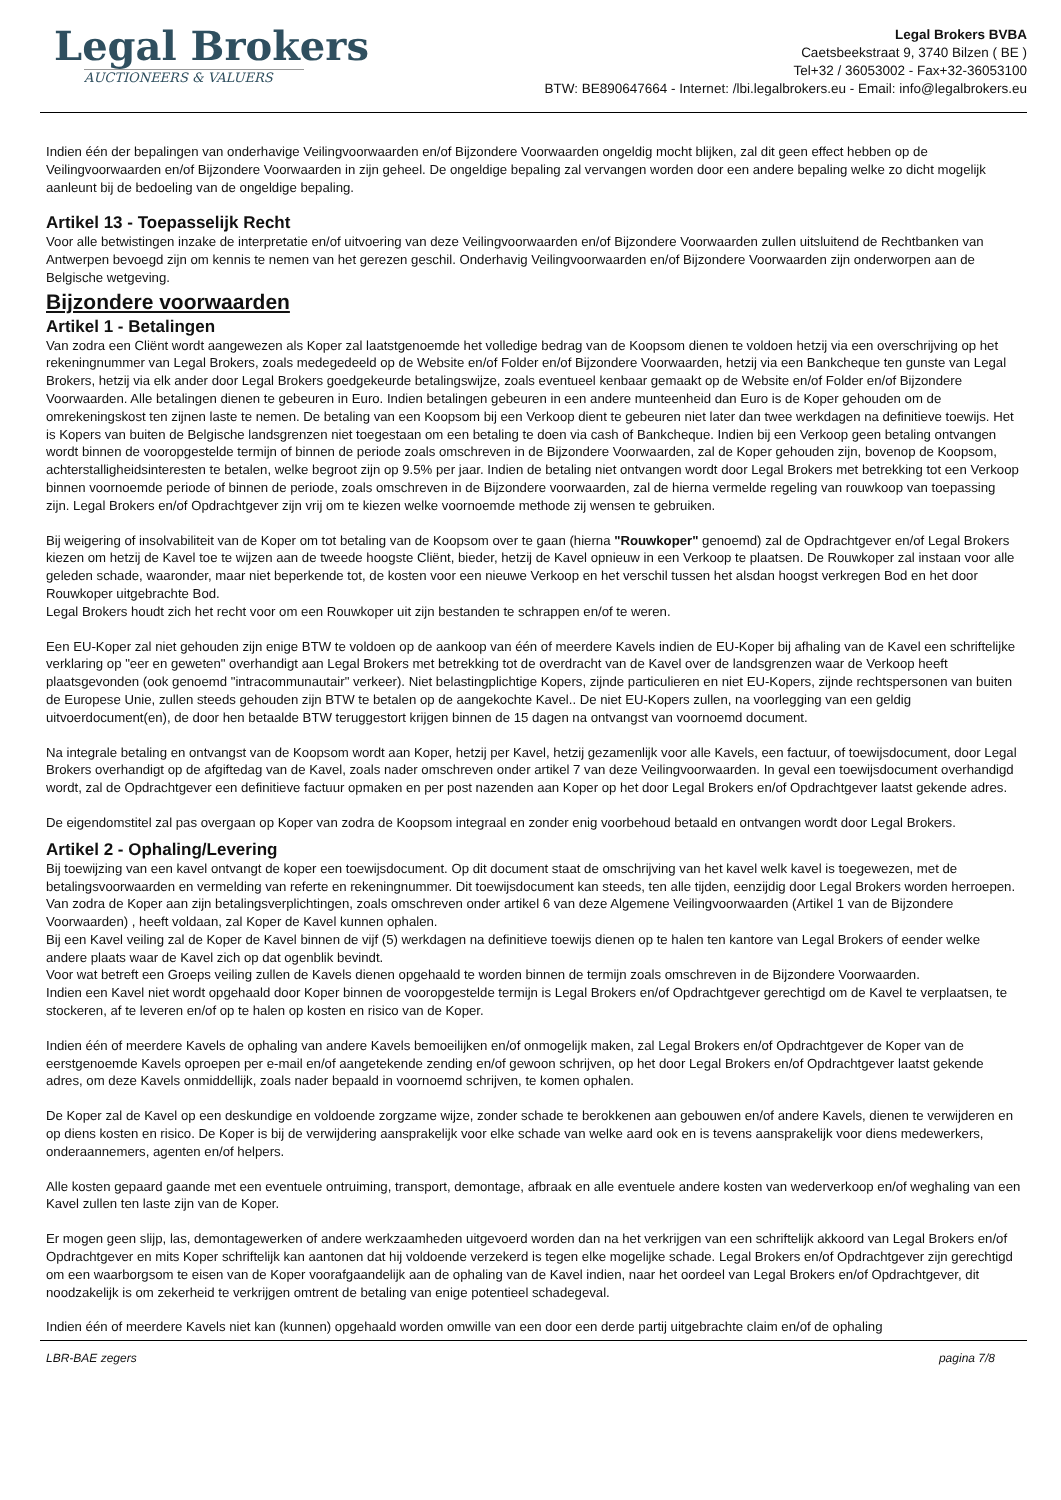Legal Brokers
AUCTIONEERS & VALUERS
Legal Brokers BVBA
Caetsbeekstraat 9, 3740 Bilzen ( BE )
Tel+32 / 36053002 - Fax+32-36053100
BTW: BE890647664 - Internet: /lbi.legalbrokers.eu - Email: info@legalbrokers.eu
Indien één der bepalingen van onderhavige Veilingvoorwaarden en/of Bijzondere Voorwaarden ongeldig mocht blijken, zal dit geen effect hebben op de Veilingvoorwaarden en/of Bijzondere Voorwaarden in zijn geheel. De ongeldige bepaling zal vervangen worden door een andere bepaling welke zo dicht mogelijk aanleunt bij de bedoeling van de ongeldige bepaling.
Artikel 13 - Toepasselijk Recht
Voor alle betwistingen inzake de interpretatie en/of uitvoering van deze Veilingvoorwaarden en/of Bijzondere Voorwaarden zullen uitsluitend de Rechtbanken van Antwerpen bevoegd zijn om kennis te nemen van het gerezen geschil. Onderhavig Veilingvoorwaarden en/of Bijzondere Voorwaarden zijn onderworpen aan de Belgische wetgeving.
Bijzondere voorwaarden
Artikel 1 - Betalingen
Van zodra een Cliënt wordt aangewezen als Koper zal laatstgenoemde het volledige bedrag van de Koopsom dienen te voldoen hetzij via een overschrijving op het rekeningnummer van Legal Brokers, zoals medegedeeld op de Website en/of Folder en/of Bijzondere Voorwaarden, hetzij via een Bankcheque ten gunste van Legal Brokers, hetzij via elk ander door Legal Brokers goedgekeurde betalingswijze, zoals eventueel kenbaar gemaakt op de Website en/of Folder en/of Bijzondere Voorwaarden. Alle betalingen dienen te gebeuren in Euro. Indien betalingen gebeuren in een andere munteenheid dan Euro is de Koper gehouden om de omrekeningskost ten zijnen laste te nemen. De betaling van een Koopsom bij een Verkoop dient te gebeuren niet later dan twee werkdagen na definitieve toewijs. Het is Kopers van buiten de Belgische landsgrenzen niet toegestaan om een betaling te doen via cash of Bankcheque. Indien bij een Verkoop geen betaling ontvangen wordt binnen de vooropgestelde termijn of binnen de periode zoals omschreven in de Bijzondere Voorwaarden, zal de Koper gehouden zijn, bovenop de Koopsom, achterstalligheidsinteresten te betalen, welke begroot zijn op 9.5% per jaar. Indien de betaling niet ontvangen wordt door Legal Brokers met betrekking tot een Verkoop binnen voornoemde periode of binnen de periode, zoals omschreven in de Bijzondere voorwaarden, zal de hierna vermelde regeling van rouwkoop van toepassing zijn. Legal Brokers en/of Opdrachtgever zijn vrij om te kiezen welke voornoemde methode zij wensen te gebruiken.
Bij weigering of insolvabiliteit van de Koper om tot betaling van de Koopsom over te gaan (hierna "Rouwkoper" genoemd) zal de Opdrachtgever en/of Legal Brokers kiezen om hetzij de Kavel toe te wijzen aan de tweede hoogste Cliënt, bieder, hetzij de Kavel opnieuw in een Verkoop te plaatsen. De Rouwkoper zal instaan voor alle geleden schade, waaronder, maar niet beperkende tot, de kosten voor een nieuwe Verkoop en het verschil tussen het alsdan hoogst verkregen Bod en het door Rouwkoper uitgebrachte Bod.
Legal Brokers houdt zich het recht voor om een Rouwkoper uit zijn bestanden te schrappen en/of te weren.
Een EU-Koper zal niet gehouden zijn enige BTW te voldoen op de aankoop van één of meerdere Kavels indien de EU-Koper bij afhaling van de Kavel een schriftelijke verklaring op "eer en geweten" overhandigt aan Legal Brokers met betrekking tot de overdracht van de Kavel over de landsgrenzen waar de Verkoop heeft plaatsgevonden (ook genoemd "intracommunautair" verkeer). Niet belastingplichtige Kopers, zijnde particulieren en niet EU-Kopers, zijnde rechtspersonen van buiten de Europese Unie, zullen steeds gehouden zijn BTW te betalen op de aangekochte Kavel.. De niet EU-Kopers zullen, na voorlegging van een geldig uitvoerdocument(en), de door hen betaalde BTW teruggestort krijgen binnen de 15 dagen na ontvangst van voornoemd document.
Na integrale betaling en ontvangst van de Koopsom wordt aan Koper, hetzij per Kavel, hetzij gezamenlijk voor alle Kavels, een factuur, of toewijsdocument, door Legal Brokers overhandigt op de afgiftedag van de Kavel, zoals nader omschreven onder artikel 7 van deze Veilingvoorwaarden. In geval een toewijsdocument overhandigd wordt, zal de Opdrachtgever een definitieve factuur opmaken en per post nazenden aan Koper op het door Legal Brokers en/of Opdrachtgever laatst gekende adres.
De eigendomstitel zal pas overgaan op Koper van zodra de Koopsom integraal en zonder enig voorbehoud betaald en ontvangen wordt door Legal Brokers.
Artikel 2 - Ophaling/Levering
Bij toewijzing van een kavel ontvangt de koper een toewijsdocument. Op dit document staat de omschrijving van het kavel welk kavel is toegewezen, met de betalingsvoorwaarden en vermelding van referte en rekeningnummer. Dit toewijsdocument kan steeds, ten alle tijden, eenzijdig door Legal Brokers worden herroepen.
Van zodra de Koper aan zijn betalingsverplichtingen, zoals omschreven onder artikel 6 van deze Algemene Veilingvoorwaarden (Artikel 1 van de Bijzondere Voorwaarden) , heeft voldaan, zal Koper de Kavel kunnen ophalen.
Bij een Kavel veiling zal de Koper de Kavel binnen de vijf (5) werkdagen na definitieve toewijs dienen op te halen ten kantore van Legal Brokers of eender welke andere plaats waar de Kavel zich op dat ogenblik bevindt.
Voor wat betreft een Groeps veiling zullen de Kavels dienen opgehaald te worden binnen de termijn zoals omschreven in de Bijzondere Voorwaarden.
Indien een Kavel niet wordt opgehaald door Koper binnen de vooropgestelde termijn is Legal Brokers en/of Opdrachtgever gerechtigd om de Kavel te verplaatsen, te stockeren, af te leveren en/of op te halen op kosten en risico van de Koper.
Indien één of meerdere Kavels de ophaling van andere Kavels bemoeilijken en/of onmogelijk maken, zal Legal Brokers en/of Opdrachtgever de Koper van de eerstgenoemde Kavels oproepen per e-mail en/of aangetekende zending en/of gewoon schrijven, op het door Legal Brokers en/of Opdrachtgever laatst gekende adres, om deze Kavels onmiddellijk, zoals nader bepaald in voornoemd schrijven, te komen ophalen.
De Koper zal de Kavel op een deskundige en voldoende zorgzame wijze, zonder schade te berokkenen aan gebouwen en/of andere Kavels, dienen te verwijderen en op diens kosten en risico. De Koper is bij de verwijdering aansprakelijk voor elke schade van welke aard ook en is tevens aansprakelijk voor diens medewerkers, onderaannemers, agenten en/of helpers.
Alle kosten gepaard gaande met een eventuele ontruiming, transport, demontage, afbraak en alle eventuele andere kosten van wederverkoop en/of weghaling van een Kavel zullen ten laste zijn van de Koper.
Er mogen geen slijp, las, demontagewerken of andere werkzaamheden uitgevoerd worden dan na het verkrijgen van een schriftelijk akkoord van Legal Brokers en/of Opdrachtgever en mits Koper schriftelijk kan aantonen dat hij voldoende verzekerd is tegen elke mogelijke schade. Legal Brokers en/of Opdrachtgever zijn gerechtigd om een waarborgsom te eisen van de Koper voorafgaandelijk aan de ophaling van de Kavel indien, naar het oordeel van Legal Brokers en/of Opdrachtgever, dit noodzakelijk is om zekerheid te verkrijgen omtrent de betaling van enige potentieel schadegeval.
Indien één of meerdere Kavels niet kan (kunnen) opgehaald worden omwille van een door een derde partij uitgebrachte claim en/of de ophaling
LBR-BAE zegers pagina 7/8